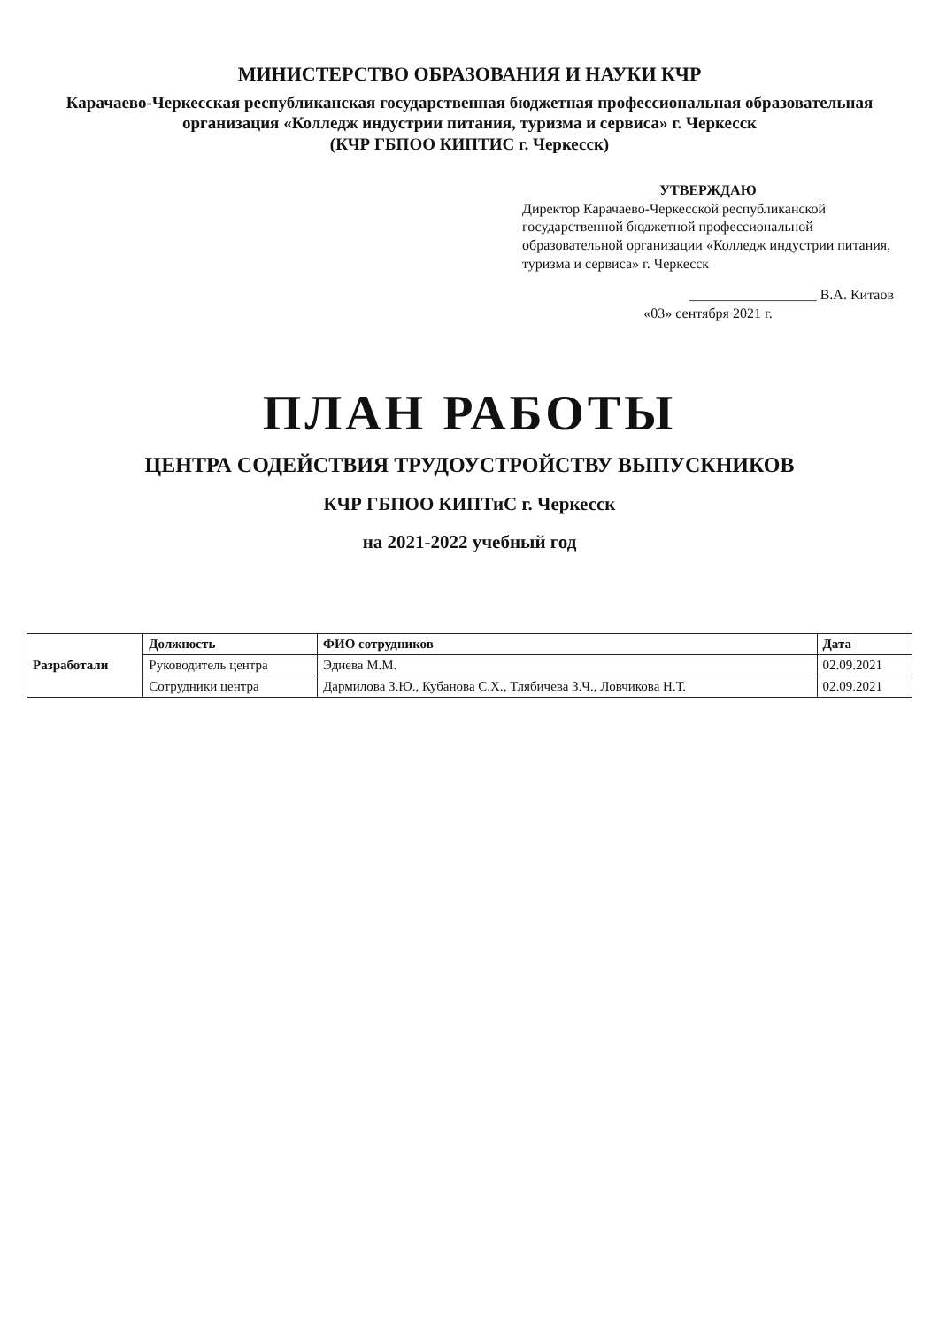МИНИСТЕРСТВО ОБРАЗОВАНИЯ И НАУКИ КЧР
Карачаево-Черкесская республиканская государственная бюджетная профессиональная образовательная организация «Колледж индустрии питания, туризма и сервиса» г. Черкесск
(КЧР ГБПОО КИПТИС г. Черкесск)
УТВЕРЖДАЮ
Директор Карачаево-Черкесской республиканской государственной бюджетной профессиональной образовательной организации «Колледж индустрии питания, туризма и сервиса» г. Черкесск
__________________ В.А. Китаов
«03» сентября 2021 г.
ПЛАН РАБОТЫ
ЦЕНТРА СОДЕЙСТВИЯ ТРУДОУСТРОЙСТВУ ВЫПУСКНИКОВ
КЧР ГБПОО КИПТиС г. Черкесск
на 2021-2022 учебный год
| Разработали | Должность | ФИО сотрудников | Дата |
| --- | --- | --- | --- |
| | Руководитель центра | Эдиева М.М. | 02.09.2021 |
| | Сотрудники центра | Дармилова З.Ю., Кубанова С.Х., Тлябичева З.Ч., Ловчикова Н.Т. | 02.09.2021 |